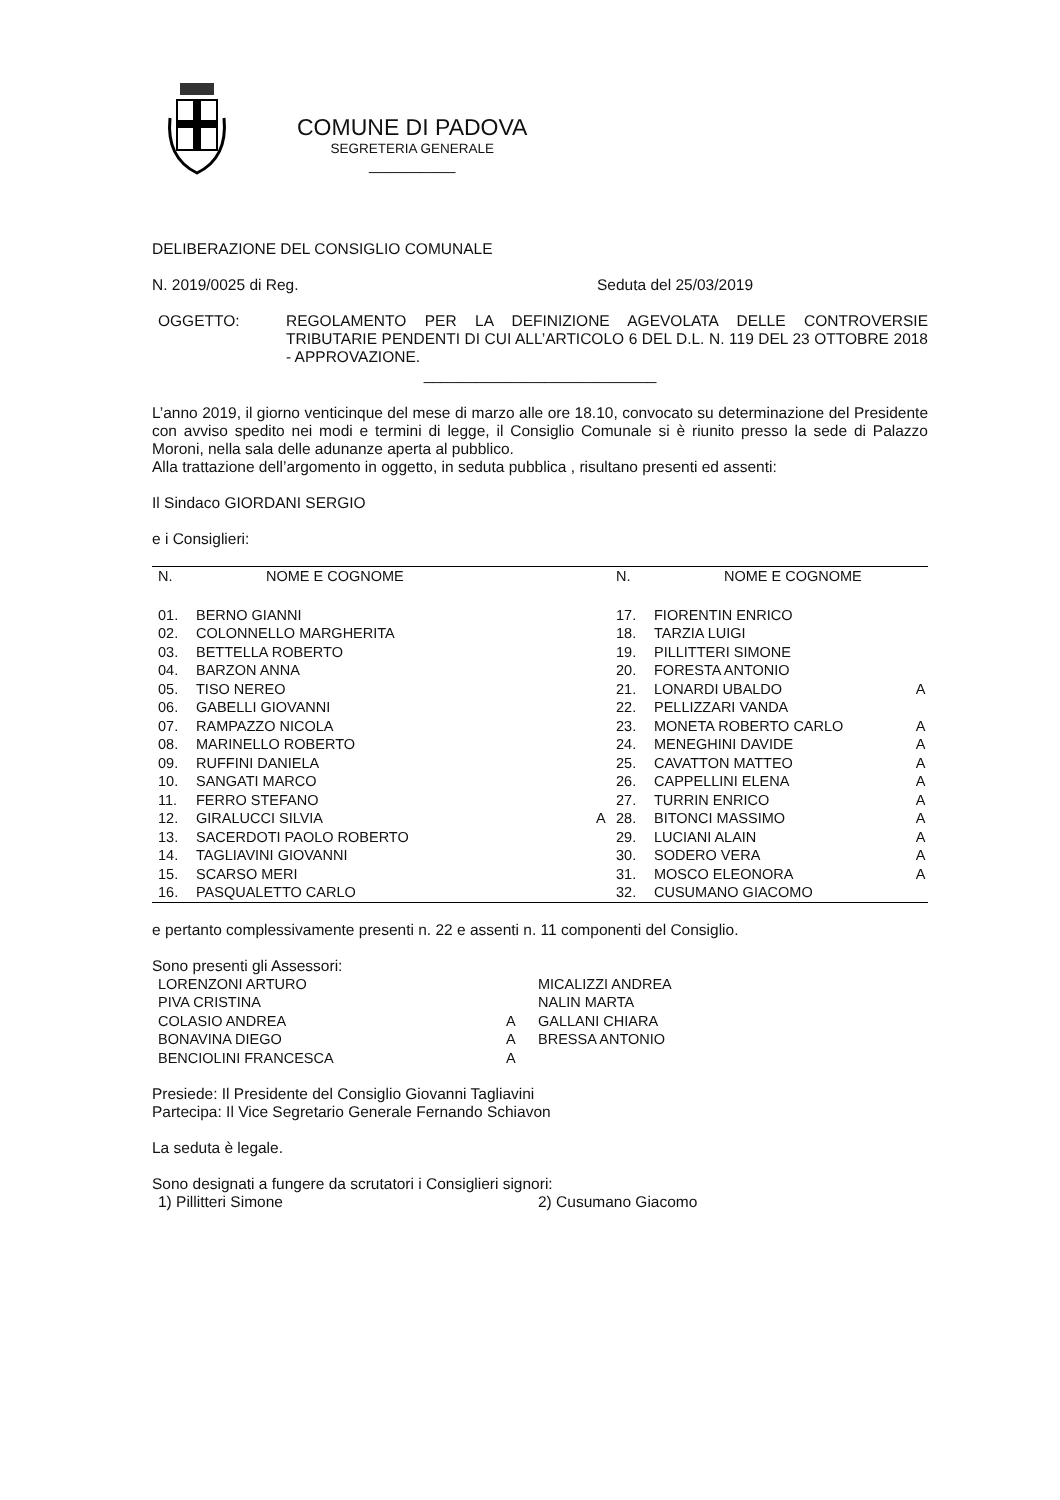COMUNE DI PADOVA
SEGRETERIA GENERALE
__________
DELIBERAZIONE DEL CONSIGLIO COMUNALE
N. 2019/0025 di Reg. Seduta del 25/03/2019
OGGETTO: REGOLAMENTO PER LA DEFINIZIONE AGEVOLATA DELLE CONTROVERSIE TRIBUTARIE PENDENTI DI CUI ALL’ARTICOLO 6 DEL D.L. N. 119 DEL 23 OTTOBRE 2018 - APPROVAZIONE.
___________________________
L’anno 2019, il giorno venticinque del mese di marzo alle ore 18.10, convocato su determinazione del Presidente con avviso spedito nei modi e termini di legge, il Consiglio Comunale si è riunito presso la sede di Palazzo Moroni, nella sala delle adunanze aperta al pubblico.
Alla trattazione dell’argomento in oggetto, in seduta pubblica , risultano presenti ed assenti:
Il Sindaco GIORDANI SERGIO
e i Consiglieri:
| N. | NOME E COGNOME | | N. | NOME E COGNOME | |
| --- | --- | --- | --- | --- | --- |
| 01. | BERNO GIANNI | | 17. | FIORENTIN ENRICO | |
| 02. | COLONNELLO MARGHERITA | | 18. | TARZIA LUIGI | |
| 03. | BETTELLA ROBERTO | | 19. | PILLITTERI SIMONE | |
| 04. | BARZON ANNA | | 20. | FORESTA ANTONIO | |
| 05. | TISO NEREO | | 21. | LONARDI UBALDO | A |
| 06. | GABELLI GIOVANNI | | 22. | PELLIZZARI VANDA | |
| 07. | RAMPAZZO NICOLA | | 23. | MONETA ROBERTO CARLO | A |
| 08. | MARINELLO ROBERTO | | 24. | MENEGHINI DAVIDE | A |
| 09. | RUFFINI DANIELA | | 25. | CAVATTON MATTEO | A |
| 10. | SANGATI MARCO | | 26. | CAPPELLINI ELENA | A |
| 11. | FERRO STEFANO | | 27. | TURRIN ENRICO | A |
| 12. | GIRALUCCI SILVIA | A | 28. | BITONCI MASSIMO | A |
| 13. | SACERDOTI PAOLO ROBERTO | | 29. | LUCIANI ALAIN | A |
| 14. | TAGLIAVINI GIOVANNI | | 30. | SODERO VERA | A |
| 15. | SCARSO MERI | | 31. | MOSCO ELEONORA | A |
| 16. | PASQUALETTO CARLO | | 32. | CUSUMANO GIACOMO | |
e pertanto complessivamente presenti n. 22 e assenti n. 11 componenti del Consiglio.
Sono presenti gli Assessori:
| LORENZONI ARTURO | | MICALIZZI ANDREA |
| PIVA CRISTINA | | NALIN MARTA |
| COLASIO ANDREA | A | GALLANI CHIARA |
| BONAVINA DIEGO | A | BRESSA ANTONIO |
| BENCIOLINI FRANCESCA | A | |
Presiede: Il Presidente del Consiglio Giovanni Tagliavini
Partecipa: Il Vice Segretario Generale Fernando Schiavon
La seduta è legale.
Sono designati a fungere da scrutatori i Consiglieri signori:
1) Pillitteri Simone 2) Cusumano Giacomo